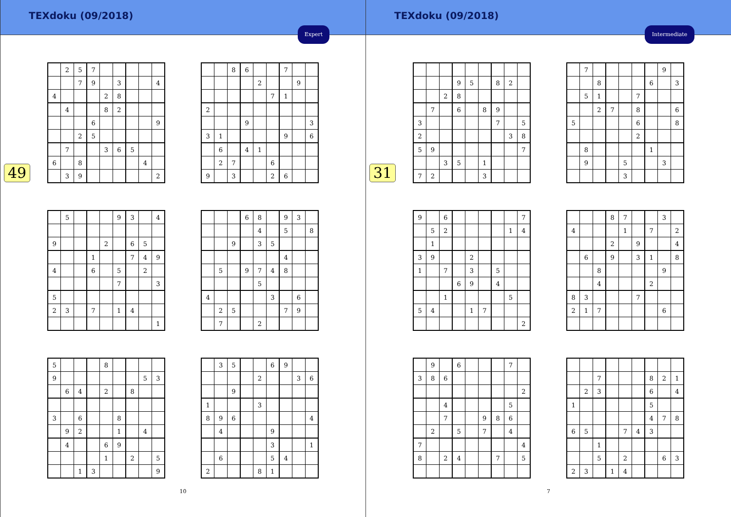TEXdoku (09/2018)
Expert
49
| | 2 | 5 | 7 | | | | | |
| | | 7 | 9 | | 3 | | | 4 |
| 4 | | | | 2 | 8 | | | |
| | 4 | | | 8 | 2 | | | |
| | | | 6 | | | | | 9 |
| | | 2 | 5 | | | | | |
| | 7 | | | 3 | 6 | 5 | | |
| 6 | | 8 | | | | | 4 | |
| | 3 | 9 | | | | | | 2 |
| | | 8 | 6 | | | 7 | | |
| | | | | 2 | | | 9 | |
| | | | | | 7 | 1 | | |
| 2 | | | | | | | | |
| | | | 9 | | | | | 3 |
| 3 | 1 | | | | | 9 | | 6 |
| | 6 | | 4 | 1 | | | | |
| | 2 | 7 | | | 6 | | | |
| 9 | | 3 | | | 2 | 6 | | |
| | 5 | | | | 9 | 3 | | 4 |
| 9 | | | | 2 | | 6 | 5 | |
| | | | 1 | | | 7 | 4 | 9 |
| 4 | | | 6 | | 5 | | 2 | |
| | | | | | 7 | | | 3 |
| 5 | | | | | | | | |
| 2 | 3 | | 7 | | 1 | 4 | | |
| | | | | | | | | 1 |
| | | | 6 | 8 | | 9 | 3 | |
| | | | | 4 | | 5 | | 8 |
| | | 9 | | 3 | 5 | | | |
| | | | | | | 4 | | |
| | 5 | | 9 | 7 | 4 | 8 | | |
| | | | | 5 | | | | |
| 4 | | | | | 3 | | 6 | |
| | 2 | 5 | | | | 7 | 9 | |
| | 7 | | | 2 | | | | |
| 5 | | | | 8 | | | | |
| 9 | | | | | | | 5 | 3 |
| | 6 | 4 | | 2 | | 8 | | |
| 3 | | 6 | | | 8 | | | |
| | 9 | 2 | | | 1 | | 4 | |
| | 4 | | | 6 | 9 | | | |
| | | | | 1 | | 2 | | 5 |
| | | 1 | 3 | | | | | 9 |
| | 3 | 5 | | | 6 | 9 | | |
| | | | | 2 | | | 3 | 6 |
| | | 9 | | | | | | |
| 1 | | | | 3 | | | | |
| 8 | 9 | 6 | | | | | | 4 |
| | 4 | | | | 9 | | | |
| | | | | | 3 | | | 1 |
| | 6 | | | | 5 | 4 | | |
| 2 | | | | 8 | 1 | | | |
10
TEXdoku (09/2018)
Intermediate
31
| | | | 9 | 5 | | 8 | 2 | |
| | | 2 | 8 | | | | | |
| | 7 | | 6 | | 8 | 9 | | |
| 3 | | | | | | 7 | | 5 |
| 2 | | | | | | | 3 | 8 |
| 5 | 9 | | | | | | | 7 |
| | | 3 | 5 | | 1 | | | |
| 7 | 2 | | | | 3 | | | |
| | 7 | | | | | | 9 | |
| | | 8 | | | | 6 | | 3 |
| | 5 | 1 | | | 7 | | | |
| | | 2 | 7 | | 8 | | | 6 |
| 5 | | | | | 6 | | | 8 |
| | | | | | 2 | | | |
| | 8 | | | | | 1 | | |
| | 9 | | | 5 | | | 3 | |
| | | | | 3 | | | | |
| 9 | | 6 | | | | | | 7 |
| | 5 | 2 | | | | | 1 | 4 |
| | 1 | | | | | | | |
| 3 | 9 | | | 2 | | | | |
| 1 | | 7 | | 3 | | 5 | | |
| | | | 6 | 9 | | 4 | | |
| | | 1 | | | | | 5 | |
| 5 | 4 | | | 1 | 7 | | | |
| | | | | | | | | 2 |
| | | | 8 | 7 | | | 3 | |
| 4 | | | | 1 | | 7 | | 2 |
| | | | 2 | | 9 | | | 4 |
| | 6 | | 9 | | 3 | 1 | | 8 |
| | | 8 | | | | | 9 | |
| | | 4 | | | | 2 | | |
| 8 | 3 | | | | 7 | | | |
| 2 | 1 | 7 | | | | | 6 | |
| | 9 | | 6 | | | | 7 | |
| 3 | 8 | 6 | | | | | | |
| | | | | | | | | 2 |
| | | 4 | | | | | 5 | |
| | | 7 | | | 9 | 8 | 6 | |
| | 2 | | 5 | | 7 | | 4 | |
| 7 | | | | | | | | 4 |
| 8 | | 2 | 4 | | | 7 | | 5 |
| | | 7 | | | | 8 | 2 | 1 |
| | 2 | 3 | | | | 6 | | 4 |
| 1 | | | | | | 5 | | |
| | | | | | | 4 | 7 | 8 |
| 6 | 5 | | | 7 | 4 | 3 | | |
| | | 1 | | | | | | |
| | | 5 | | 2 | | | 6 | 3 |
| 2 | 3 | | 1 | 4 | | | | |
7